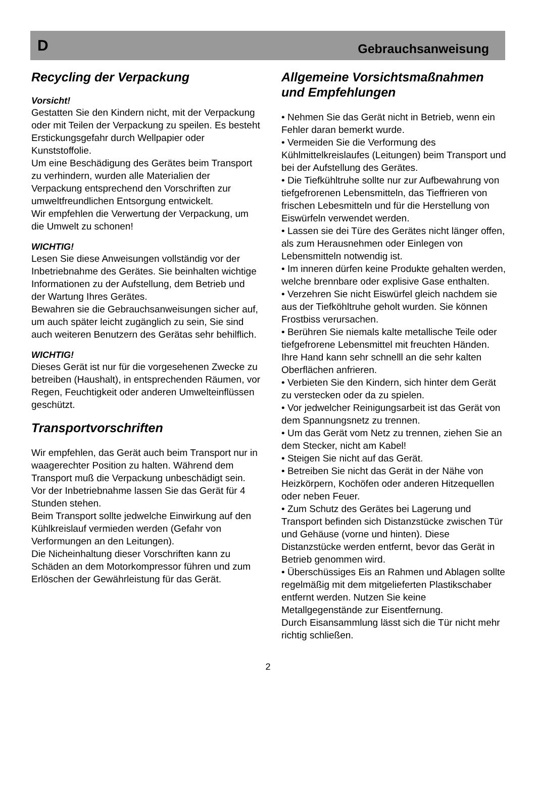D Gebrauchsanweisung
Recycling der Verpackung
Vorsicht!
Gestatten Sie den Kindern nicht, mit der Verpackung oder mit Teilen der Verpackung zu speilen. Es besteht Erstickungsgefahr durch Wellpapier oder Kunststoffolie.
Um eine Beschädigung des Gerätes beim Transport zu verhindern, wurden alle Materialien der Verpackung entsprechend den Vorschriften zur umweltfreundlichen Entsorgung entwickelt.
Wir empfehlen die Verwertung der Verpackung, um die Umwelt zu schonen!
WICHTIG!
Lesen Sie diese Anweisungen vollständig vor der Inbetriebnahme des Gerätes. Sie beinhalten wichtige Informationen zu der Aufstellung, dem Betrieb und der Wartung Ihres Gerätes.
Bewahren sie die Gebrauchsanweisungen sicher auf, um auch später leicht zugänglich zu sein, Sie sind auch weiteren Benutzern des Gerätas sehr behilflich.
WICHTIG!
Dieses Gerät ist nur für die vorgesehenen Zwecke zu betreiben (Haushalt), in entsprechenden Räumen, vor Regen, Feuchtigkeit oder anderen Umwelteinflüssen geschützt.
Transportvorschriften
Wir empfehlen, das Gerät auch beim Transport nur in waagerechter Position zu halten. Während dem Transport muß die Verpackung unbeschädigt sein. Vor der Inbetriebnahme lassen Sie das Gerät für 4 Stunden stehen.
Beim Transport sollte jedwelche Einwirkung auf den Kühlkreislauf vermieden werden (Gefahr von Verformungen an den Leitungen).
Die Nicheinhaltung dieser Vorschriften kann zu Schäden an dem Motorkompressor führen und zum Erlöschen der Gewährleistung für das Gerät.
Allgemeine Vorsichtsmaßnahmen und Empfehlungen
• Nehmen Sie das Gerät nicht in Betrieb, wenn ein Fehler daran bemerkt wurde.
• Vermeiden Sie die Verformung des Kühlmittelkreislaufes (Leitungen) beim Transport und bei der Aufstellung des Gerätes.
• Die Tiefkühltruhe sollte nur zur Aufbewahrung von tiefgefrorenen Lebensmitteln, das Tieffrieren von frischen Lebesmitteln und für die Herstellung von Eiswürfeln verwendet werden.
• Lassen sie dei Türe des Gerätes nicht länger offen, als zum Herausnehmen oder Einlegen von Lebensmitteln notwendig ist.
• Im inneren dürfen keine Produkte gehalten werden, welche brennbare oder explisive Gase enthalten.
• Verzehren Sie nicht Eiswürfel gleich nachdem sie aus der Tiefköhltruhe geholt wurden. Sie können Frostbiss verursachen.
• Berühren Sie niemals kalte metallische Teile oder tiefgefrorene Lebensmittel mit freuchten Händen. Ihre Hand kann sehr schnelll an die sehr kalten Oberflächen anfrieren.
• Verbieten Sie den Kindern, sich hinter dem Gerät zu verstecken oder da zu spielen.
• Vor jedwelcher Reinigungsarbeit ist das Gerät von dem Spannungsnetz zu trennen.
• Um das Gerät vom Netz zu trennen, ziehen Sie an dem Stecker, nicht am Kabel!
• Steigen Sie nicht auf das Gerät.
• Betreiben Sie nicht das Gerät in der Nähe von Heizkörpern, Kochöfen oder anderen Hitzequellen oder neben Feuer.
• Zum Schutz des Gerätes bei Lagerung und Transport befinden sich Distanzstücke zwischen Tür und Gehäuse (vorne und hinten). Diese Distanzstücke werden entfernt, bevor das Gerät in Betrieb genommen wird.
• Überschüssiges Eis an Rahmen und Ablagen sollte regelmäßig mit dem mitgelieferten Plastikschaber entfernt werden. Nutzen Sie keine Metallgegenstände zur Eisentfernung.
Durch Eisansammlung lässt sich die Tür nicht mehr richtig schließen.
2